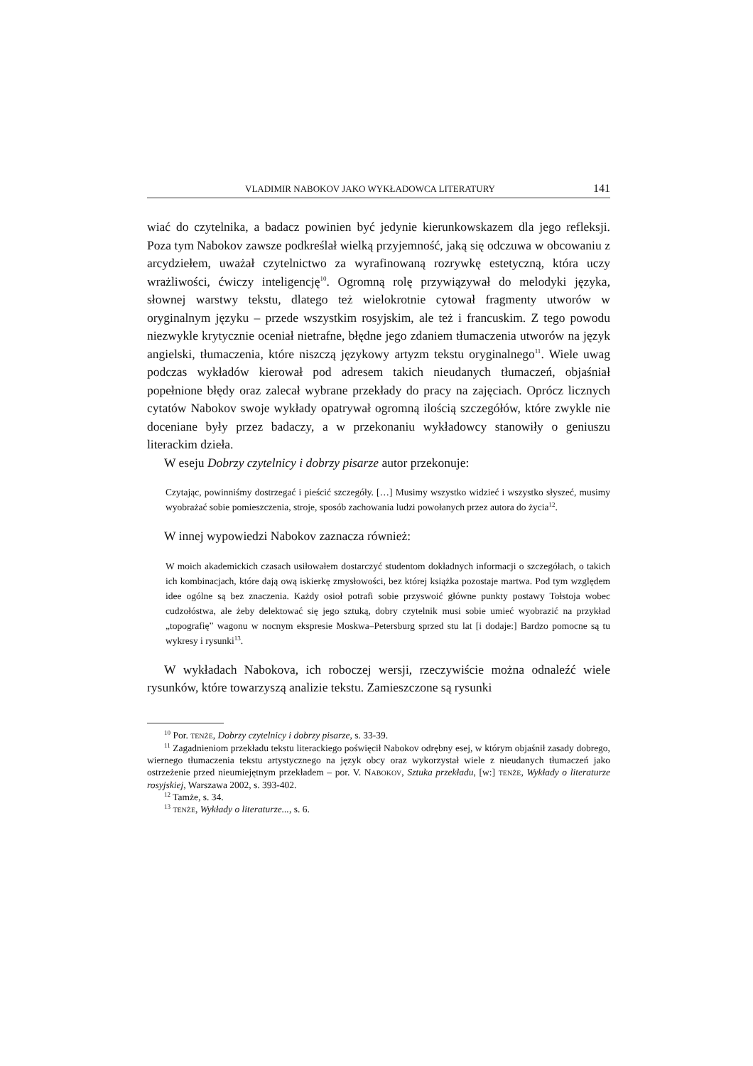VLADIMIR NABOKOV JAKO WYKŁADOWCA LITERATURY 141
wiać do czytelnika, a badacz powinien być jedynie kierunkowskazem dla jego refleksji. Poza tym Nabokov zawsze podkreślał wielką przyjemność, jaką się odczuwa w obcowaniu z arcydziełem, uważał czytelnictwo za wyrafinowaną rozrywkę estetyczną, która uczy wrażliwości, ćwiczy inteligencję<sup>10</sup>. Ogromną rolę przywiązywał do melodyki języka, słownej warstwy tekstu, dlatego też wielokrotnie cytował fragmenty utworów w oryginalnym języku – przede wszystkim rosyjskim, ale też i francuskim. Z tego powodu niezwykle krytycznie oceniał nietrafne, błędne jego zdaniem tłumaczenia utworów na język angielski, tłumaczenia, które niszczą językowy artyzm tekstu oryginalnego<sup>11</sup>. Wiele uwag podczas wykładów kierował pod adresem takich nieudanych tłumaczeń, objaśniał popełnione błędy oraz zalecał wybrane przekłady do pracy na zajęciach. Oprócz licznych cytatów Nabokov swoje wykłady opatrywał ogromną ilością szczegółów, które zwykle nie doceniane były przez badaczy, a w przekonaniu wykładowcy stanowiły o geniuszu literackim dzieła.
W eseju Dobrzy czytelnicy i dobrzy pisarze autor przekonuje:
Czytając, powinniśmy dostrzegać i pieścić szczegóły. […] Musimy wszystko widzieć i wszystko słyszeć, musimy wyobrażać sobie pomieszczenia, stroje, sposób zachowania ludzi powołanych przez autora do życia<sup>12</sup>.
W innej wypowiedzi Nabokov zaznacza również:
W moich akademickich czasach usiłowałem dostarczyć studentom dokładnych informacji o szczegółach, o takich ich kombinacjach, które dają ową iskierkę zmysłowości, bez której książka pozostaje martwa. Pod tym względem idee ogólne są bez znaczenia. Każdy osioł potrafi sobie przyswoić główne punkty postawy Tołstoja wobec cudzołóstwa, ale żeby delektować się jego sztuką, dobry czytelnik musi sobie umieć wyobrazić na przykład „topografię” wagonu w nocnym ekspresie Moskwa–Petersburg sprzed stu lat [i dodaje:] Bardzo pomocne są tu wykresy i rysunki<sup>13</sup>.
W wykładach Nabokova, ich roboczej wersji, rzeczywiście można odnaleźć wiele rysunków, które towarzyszą analizie tekstu. Zamieszczone są rysunki
<sup>10</sup> Por. TENŻE, Dobrzy czytelnicy i dobrzy pisarze, s. 33-39.
<sup>11</sup> Zagadnieniom przekładu tekstu literackiego poświęcił Nabokov odrębny esej, w którym objaśnił zasady dobrego, wiernego tłumaczenia tekstu artystycznego na język obcy oraz wykorzystał wiele z nieudanych tłumaczeń jako ostrzeżenie przed nieumiejętnym przekładem – por. V. NABOKOV, Sztuka przekładu, [w:] TENŻE, Wykłady o literaturze rosyjskiej, Warszawa 2002, s. 393-402.
<sup>12</sup> Tamże, s. 34.
<sup>13</sup> TENŻE, Wykłady o literaturze..., s. 6.